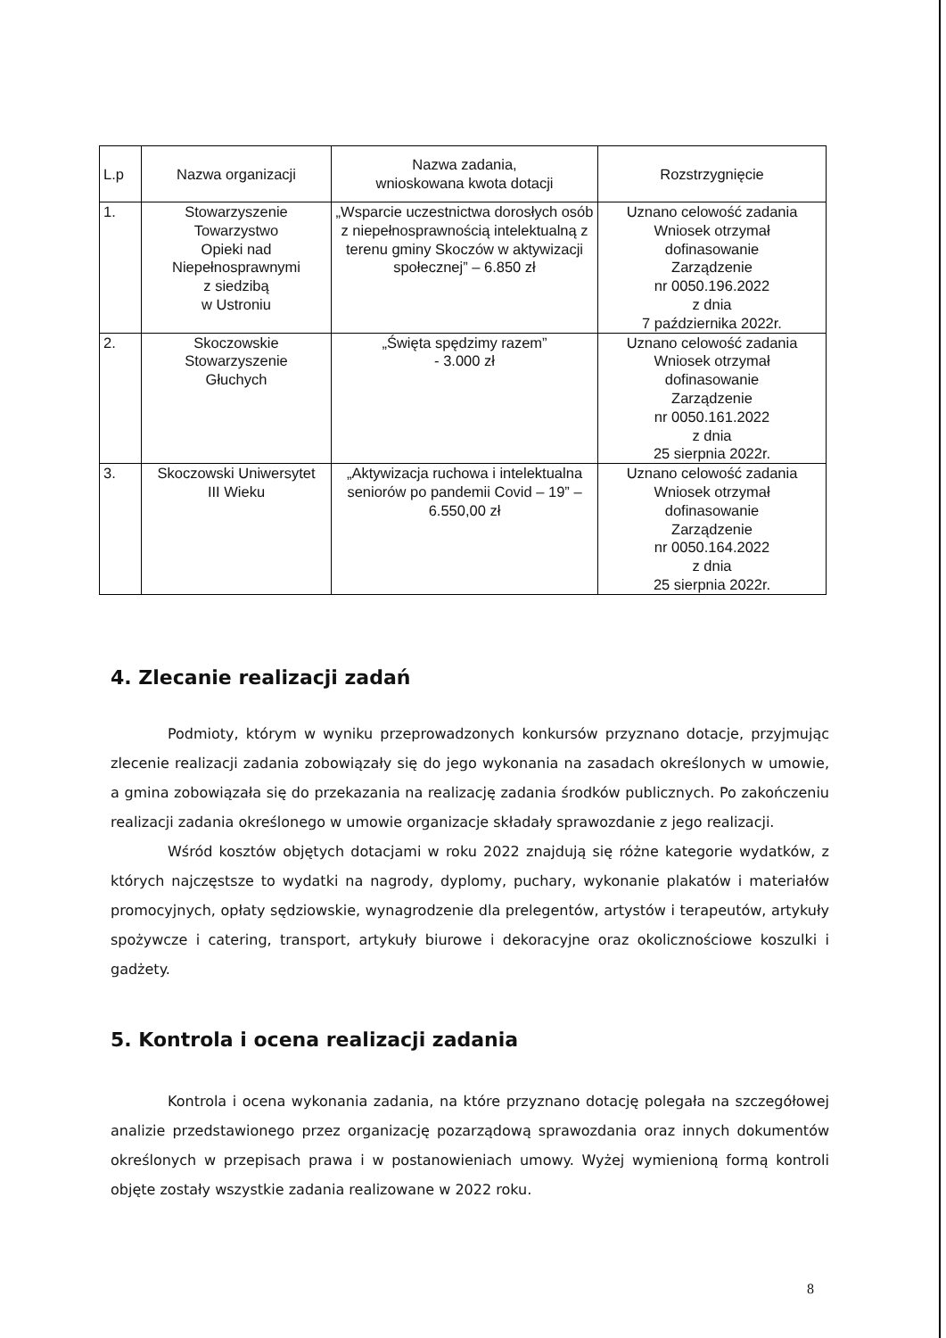| L.p | Nazwa organizacji | Nazwa zadania, wnioskowana kwota dotacji | Rozstrzygnięcie |
| --- | --- | --- | --- |
| 1. | Stowarzyszenie Towarzystwo Opieki nad Niepełnosprawnymi z siedzibą w Ustroniu | „Wsparcie uczestnictwa dorosłych osób z niepełnosprawnością intelektualną z terenu gminy Skoczów w aktywizacji społecznej” – 6.850 zł | Uznano celowość zadania Wniosek otrzymał dofinasowanie Zarządzenie nr 0050.196.2022 z dnia 7 października 2022r. |
| 2. | Skoczowskie Stowarzyszenie Głuchych | „Święta spędzimy razem” - 3.000 zł | Uznano celowość zadania Wniosek otrzymał dofinasowanie Zarządzenie nr 0050.161.2022 z dnia 25 sierpnia 2022r. |
| 3. | Skoczowski Uniwersytet III Wieku | „Aktywizacja ruchowa i intelektualna seniorów po pandemii Covid – 19” – 6.550,00 zł | Uznano celowość zadania Wniosek otrzymał dofinasowanie Zarządzenie nr 0050.164.2022 z dnia 25 sierpnia 2022r. |
4. Zlecanie realizacji zadań
Podmioty, którym w wyniku przeprowadzonych konkursów przyznano dotacje, przyjmując zlecenie realizacji zadania zobowiązały się do jego wykonania na zasadach określonych w umowie, a gmina zobowiązała się do przekazania na realizację zadania środków publicznych. Po zakończeniu realizacji zadania określonego w umowie organizacje składały sprawozdanie z jego realizacji.
Wśród kosztów objętych dotacjami w roku 2022 znajdują się różne kategorie wydatków, z których najczęstsze to wydatki na nagrody, dyplomy, puchary, wykonanie plakatów i materiałów promocyjnych, opłaty sędziowskie, wynagrodzenie dla prelegentów, artystów i terapeutów, artykuły spożywcze i catering, transport, artykuły biurowe i dekoracyjne oraz okolicznościowe koszulki i gadżety.
5. Kontrola i ocena realizacji zadania
Kontrola i ocena wykonania zadania, na które przyznano dotację polegała na szczegółowej analizie przedstawionego przez organizację pozarządową sprawozdania oraz innych dokumentów określonych w przepisach prawa i w postanowieniach umowy. Wyżej wymienioną formą kontroli objęte zostały wszystkie zadania realizowane w 2022 roku.
8